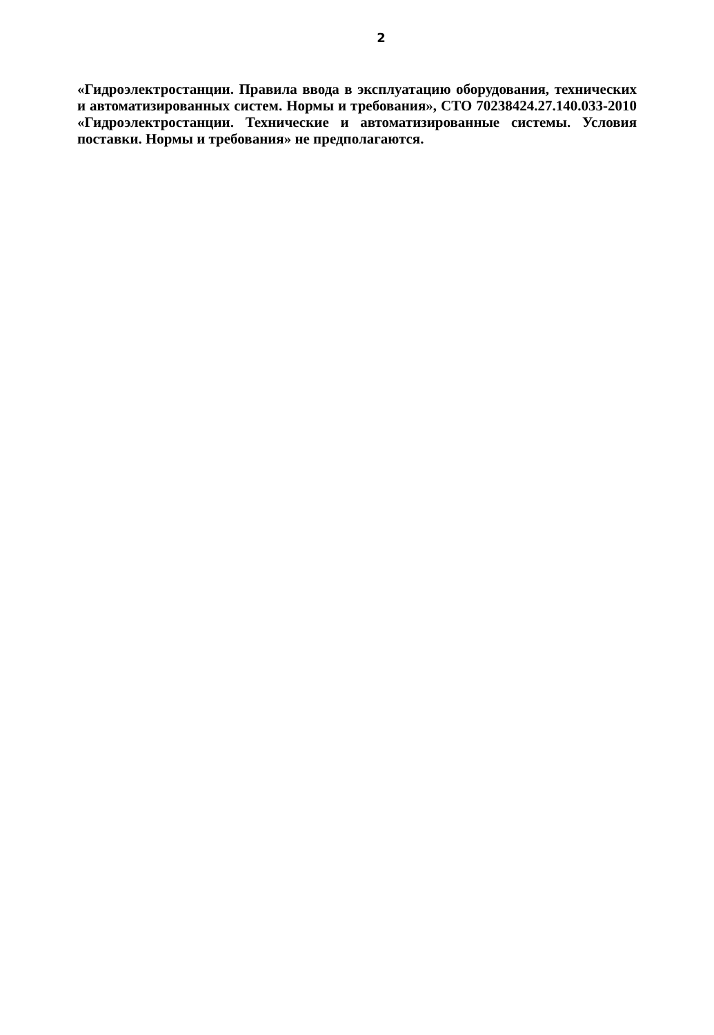2
«Гидроэлектростанции. Правила ввода в эксплуатацию оборудования, технических и автоматизированных систем. Нормы и требования», СТО 70238424.27.140.033-2010 «Гидроэлектростанции. Технические и автоматизированные системы. Условия поставки. Нормы и требования» не предполагаются.